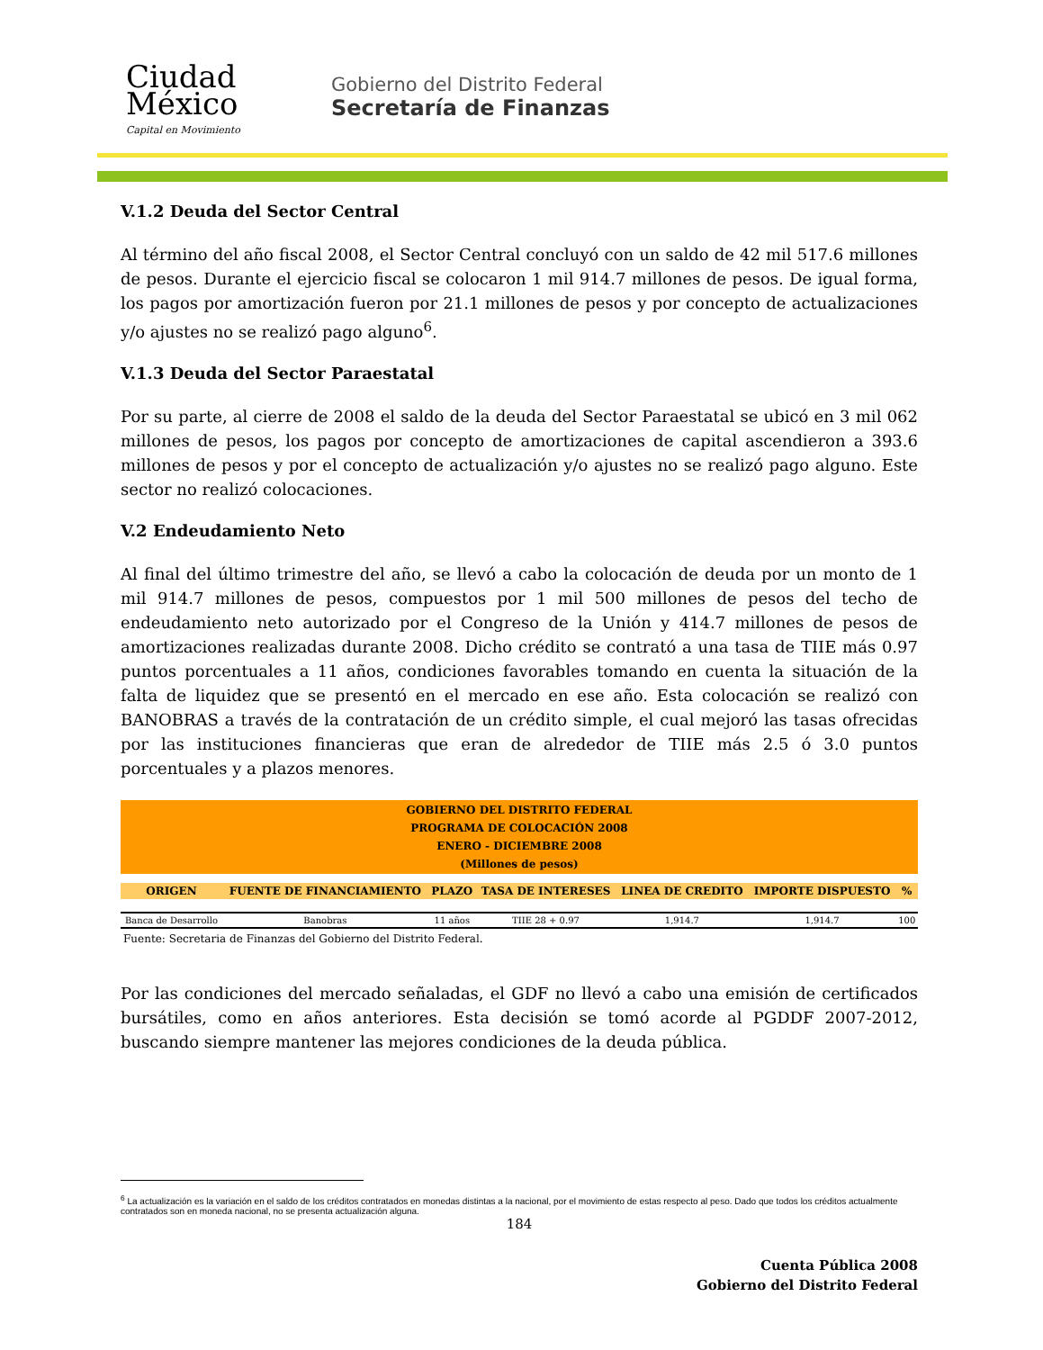Ciudad
México
Capital en Movimiento
Gobierno del Distrito Federal
Secretaría de Finanzas
V.1.2 Deuda del Sector Central
Al término del año fiscal 2008, el Sector Central concluyó con un saldo de 42 mil 517.6 millones de pesos. Durante el ejercicio fiscal se colocaron 1 mil 914.7 millones de pesos. De igual forma, los pagos por amortización fueron por 21.1 millones de pesos y por concepto de actualizaciones y/o ajustes no se realizó pago alguno<sup>6</sup>.
V.1.3 Deuda del Sector Paraestatal
Por su parte, al cierre de 2008 el saldo de la deuda del Sector Paraestatal se ubicó en 3 mil 062 millones de pesos, los pagos por concepto de amortizaciones de capital ascendieron a 393.6 millones de pesos y por el concepto de actualización y/o ajustes no se realizó pago alguno. Este sector no realizó colocaciones.
V.2 Endeudamiento Neto
Al final del último trimestre del año, se llevó a cabo la colocación de deuda por un monto de 1 mil 914.7 millones de pesos, compuestos por 1 mil 500 millones de pesos del techo de endeudamiento neto autorizado por el Congreso de la Unión y 414.7 millones de pesos de amortizaciones realizadas durante 2008. Dicho crédito se contrató a una tasa de TIIE más 0.97 puntos porcentuales a 11 años, condiciones favorables tomando en cuenta la situación de la falta de liquidez que se presentó en el mercado en ese año. Esta colocación se realizó con BANOBRAS a través de la contratación de un crédito simple, el cual mejoró las tasas ofrecidas por las instituciones financieras que eran de alrededor de TIIE más 2.5 ó 3.0 puntos porcentuales y a plazos menores.
| GOBIERNO DEL DISTRITO FEDERAL PROGRAMA DE COLOCACIÓN 2008 ENERO - DICIEMBRE 2008 (Millones de pesos) | | | | | | |
| ORIGEN | FUENTE DE FINANCIAMIENTO | PLAZO | TASA DE INTERESES | LINEA DE CREDITO | IMPORTE DISPUESTO | % |
| Banca de Desarrollo | Banobras | 11 años | TIIE 28 + 0.97 | 1,914.7 | 1,914.7 | 100 |
Fuente: Secretaria de Finanzas del Gobierno del Distrito Federal.
Por las condiciones del mercado señaladas, el GDF no llevó a cabo una emisión de certificados bursátiles, como en años anteriores. Esta decisión se tomó acorde al PGDDF 2007-2012, buscando siempre mantener las mejores condiciones de la deuda pública.
<sup>6</sup> La actualización es la variación en el saldo de los créditos contratados en monedas distintas a la nacional, por el movimiento de estas respecto al peso. Dado que todos los créditos actualmente contratados son en moneda nacional, no se presenta actualización alguna.
184
Cuenta Pública 2008
Gobierno del Distrito Federal